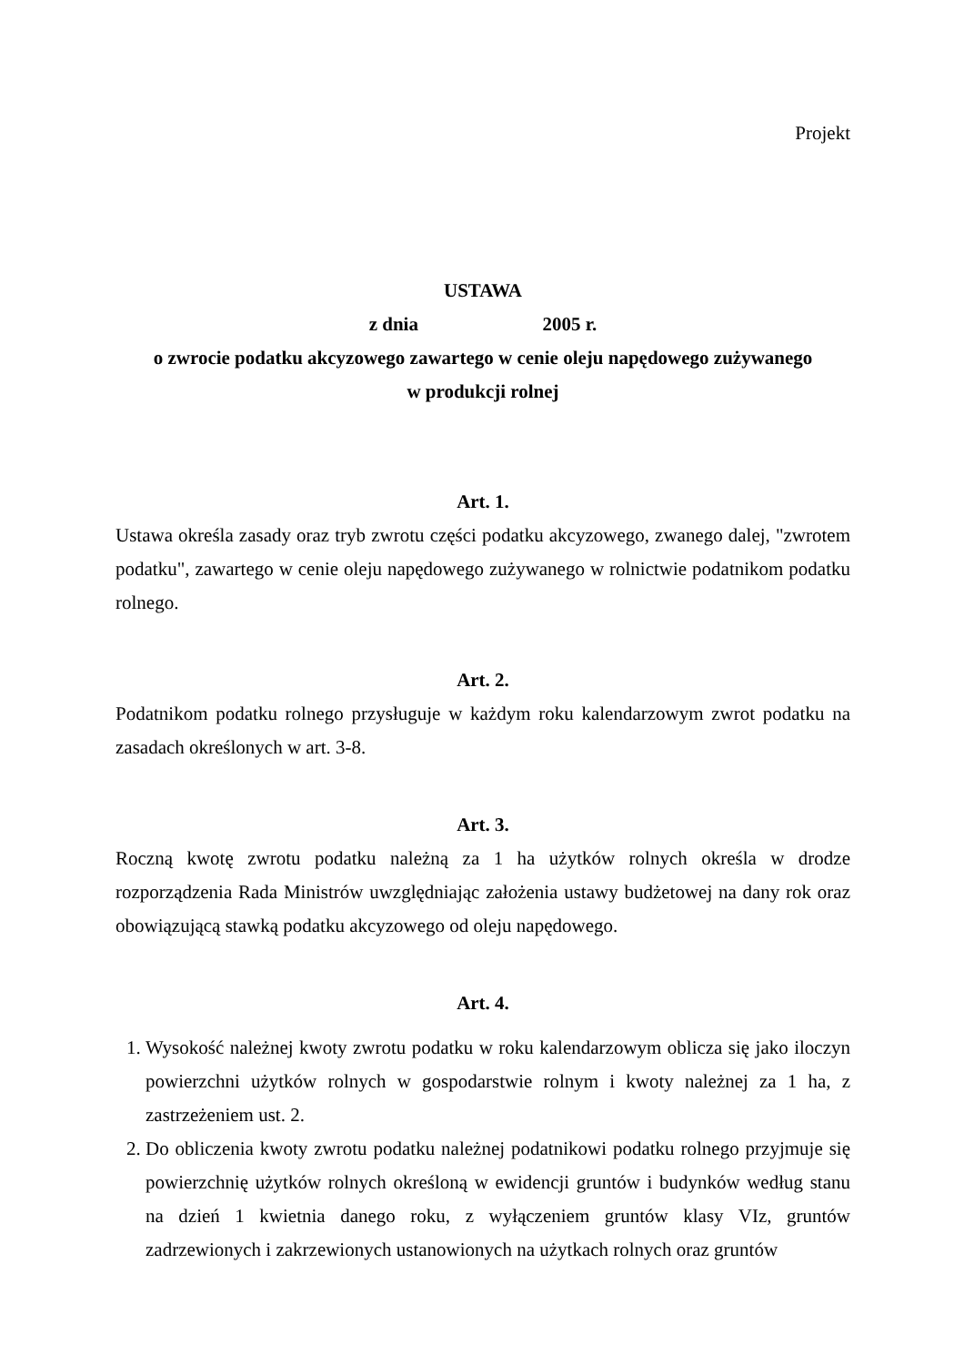Projekt
USTAWA
z dnia 2005 r.
o zwrocie podatku akcyzowego zawartego w cenie oleju napędowego zużywanego
w produkcji rolnej
Art. 1.
Ustawa określa zasady oraz tryb zwrotu części podatku akcyzowego, zwanego dalej, "zwrotem podatku", zawartego w cenie oleju napędowego zużywanego w rolnictwie podatnikom podatku rolnego.
Art. 2.
Podatnikom podatku rolnego przysługuje w każdym roku kalendarzowym zwrot podatku na zasadach określonych w art. 3-8.
Art. 3.
Roczną kwotę zwrotu podatku należną za 1 ha użytków rolnych określa w drodze rozporządzenia Rada Ministrów uwzględniając założenia ustawy budżetowej na dany rok oraz obowiązującą stawką podatku akcyzowego od oleju napędowego.
Art. 4.
1. Wysokość należnej kwoty zwrotu podatku w roku kalendarzowym oblicza się jako iloczyn powierzchni użytków rolnych w gospodarstwie rolnym i kwoty należnej za 1 ha, z zastrzeżeniem ust. 2.
2. Do obliczenia kwoty zwrotu podatku należnej podatnikowi podatku rolnego przyjmuje się powierzchnię użytków rolnych określoną w ewidencji gruntów i budynków według stanu na dzień 1 kwietnia danego roku, z wyłączeniem gruntów klasy VIz, gruntów zadrzewionych i zakrzewionych ustanowionych na użytkach rolnych oraz gruntów